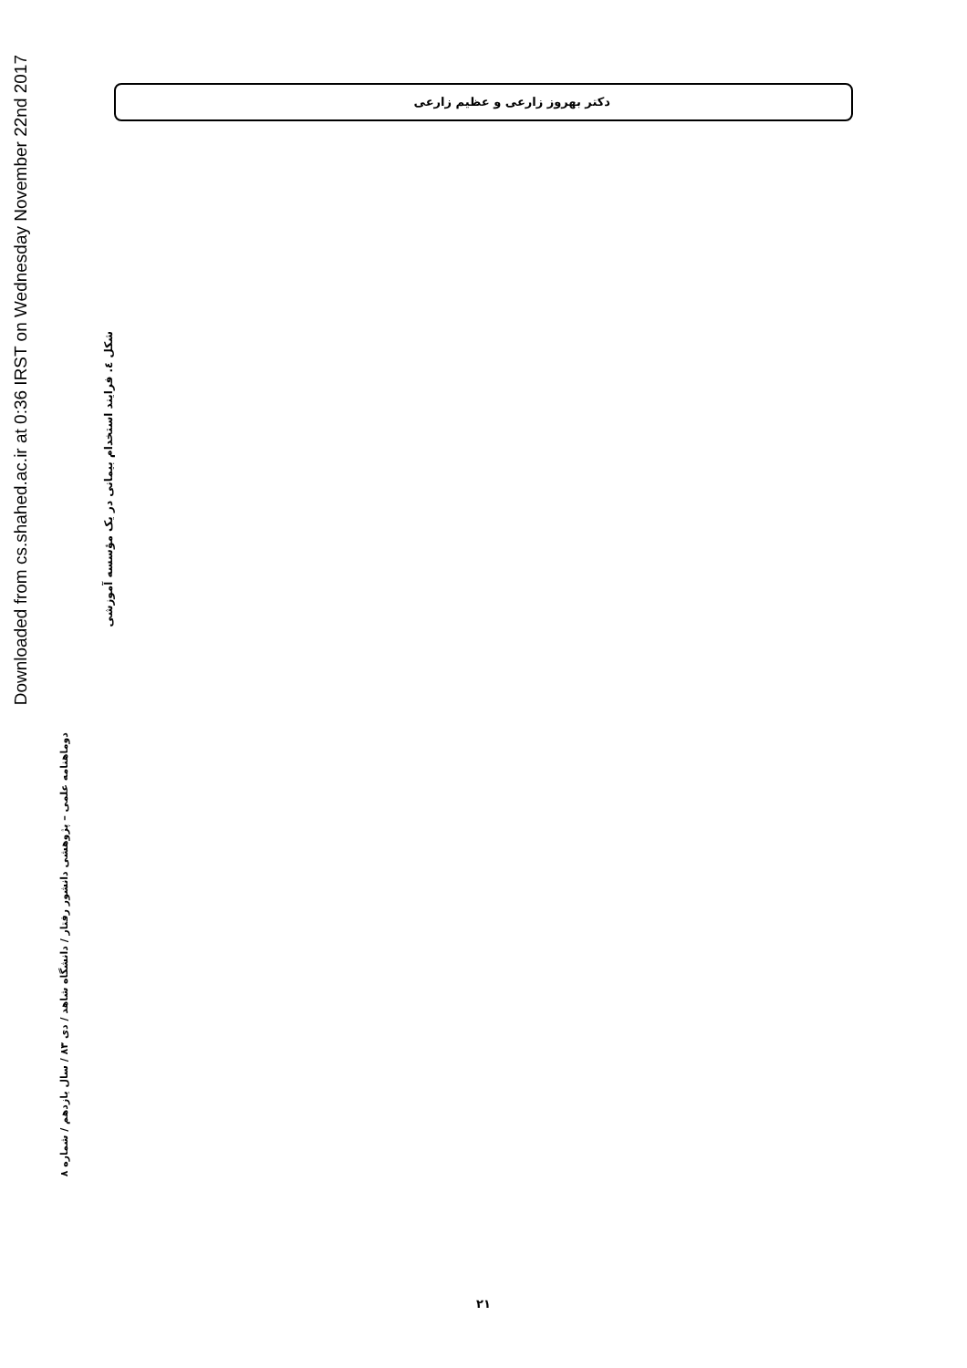دکتر بهروز زارعی و عظیم زارعی
Downloaded from cs.shahed.ac.ir at 0:36 IRST on Wednesday November 22nd 2017
دوماهنامه علمی – پژوهشی دانشور رفتار / دانشگاه شاهد / دی ۸۳ / سال یازدهم / شماره ۸
شکل ٤. فرایند استخدام بیمانی در یک مؤسسه آموزشی
۲۱